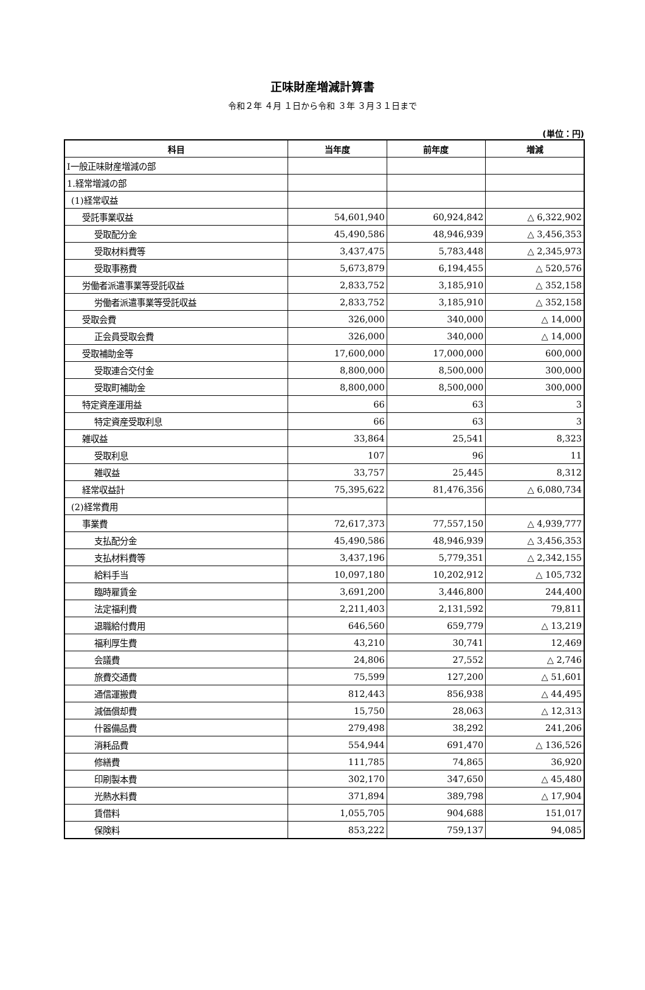正味財産増減計算書
令和２年 ４月 １日から令和 ３年 ３月３１日まで
(単位：円)
| 科目 | 当年度 | 前年度 | 増減 |
| --- | --- | --- | --- |
| Ⅰ一般正味財産増減の部 | | | |
| 1.経常増減の部 | | | |
| (1)経常収益 | | | |
| 受託事業収益 | 54,601,940 | 60,924,842 | △ 6,322,902 |
| 受取配分金 | 45,490,586 | 48,946,939 | △ 3,456,353 |
| 受取材料費等 | 3,437,475 | 5,783,448 | △ 2,345,973 |
| 受取事務費 | 5,673,879 | 6,194,455 | △ 520,576 |
| 労働者派遣事業等受託収益 | 2,833,752 | 3,185,910 | △ 352,158 |
| 労働者派遣事業等受託収益 | 2,833,752 | 3,185,910 | △ 352,158 |
| 受取会費 | 326,000 | 340,000 | △ 14,000 |
| 正会員受取会費 | 326,000 | 340,000 | △ 14,000 |
| 受取補助金等 | 17,600,000 | 17,000,000 | 600,000 |
| 受取連合交付金 | 8,800,000 | 8,500,000 | 300,000 |
| 受取町補助金 | 8,800,000 | 8,500,000 | 300,000 |
| 特定資産運用益 | 66 | 63 | 3 |
| 特定資産受取利息 | 66 | 63 | 3 |
| 雑収益 | 33,864 | 25,541 | 8,323 |
| 受取利息 | 107 | 96 | 11 |
| 雑収益 | 33,757 | 25,445 | 8,312 |
| 経常収益計 | 75,395,622 | 81,476,356 | △ 6,080,734 |
| (2)経常費用 | | | |
| 事業費 | 72,617,373 | 77,557,150 | △ 4,939,777 |
| 支払配分金 | 45,490,586 | 48,946,939 | △ 3,456,353 |
| 支払材料費等 | 3,437,196 | 5,779,351 | △ 2,342,155 |
| 給料手当 | 10,097,180 | 10,202,912 | △ 105,732 |
| 臨時雇賃金 | 3,691,200 | 3,446,800 | 244,400 |
| 法定福利費 | 2,211,403 | 2,131,592 | 79,811 |
| 退職給付費用 | 646,560 | 659,779 | △ 13,219 |
| 福利厚生費 | 43,210 | 30,741 | 12,469 |
| 会議費 | 24,806 | 27,552 | △ 2,746 |
| 旅費交通費 | 75,599 | 127,200 | △ 51,601 |
| 通信運搬費 | 812,443 | 856,938 | △ 44,495 |
| 減価償却費 | 15,750 | 28,063 | △ 12,313 |
| 什器備品費 | 279,498 | 38,292 | 241,206 |
| 消耗品費 | 554,944 | 691,470 | △ 136,526 |
| 修繕費 | 111,785 | 74,865 | 36,920 |
| 印刷製本費 | 302,170 | 347,650 | △ 45,480 |
| 光熱水料費 | 371,894 | 389,798 | △ 17,904 |
| 賃借料 | 1,055,705 | 904,688 | 151,017 |
| 保険料 | 853,222 | 759,137 | 94,085 |